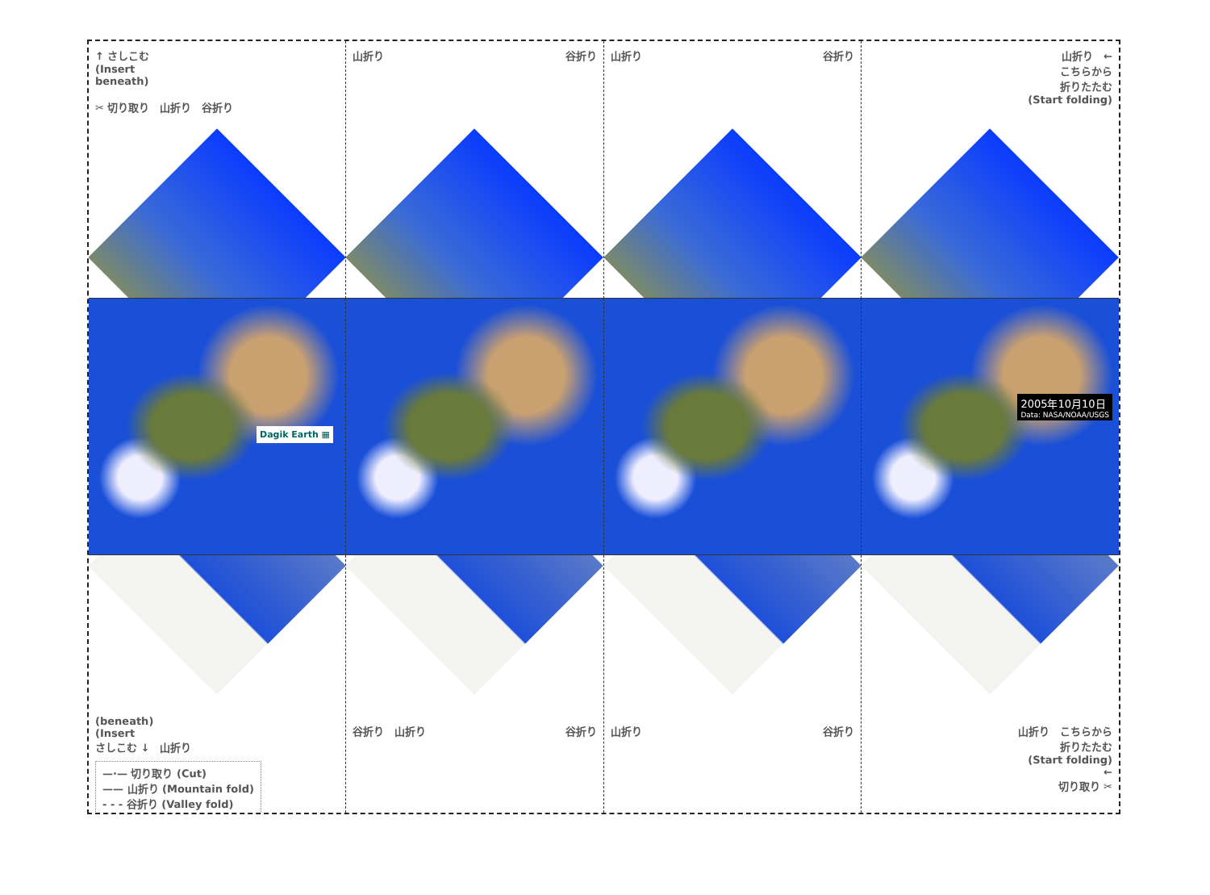↑ さしこむ
(Insert
beneath)
✂ 切り取り　山折り　谷折り
山折り 谷折り
山折り 谷折り
山折り　←
こちらから
折りたたむ
(Start folding)
Dagik Earth ▦
2005年10月10日 Data: NASA/NOAA/USGS
(beneath)
(Insert
さしこむ ↓　山折り
—·— 切り取り (Cut)
—— 山折り (Mountain fold)
- - - 谷折り (Valley fold)
谷折り　山折り 谷折り
山折り 谷折り
山折り　こちらから
折りたたむ
(Start folding)
←
切り取り ✂